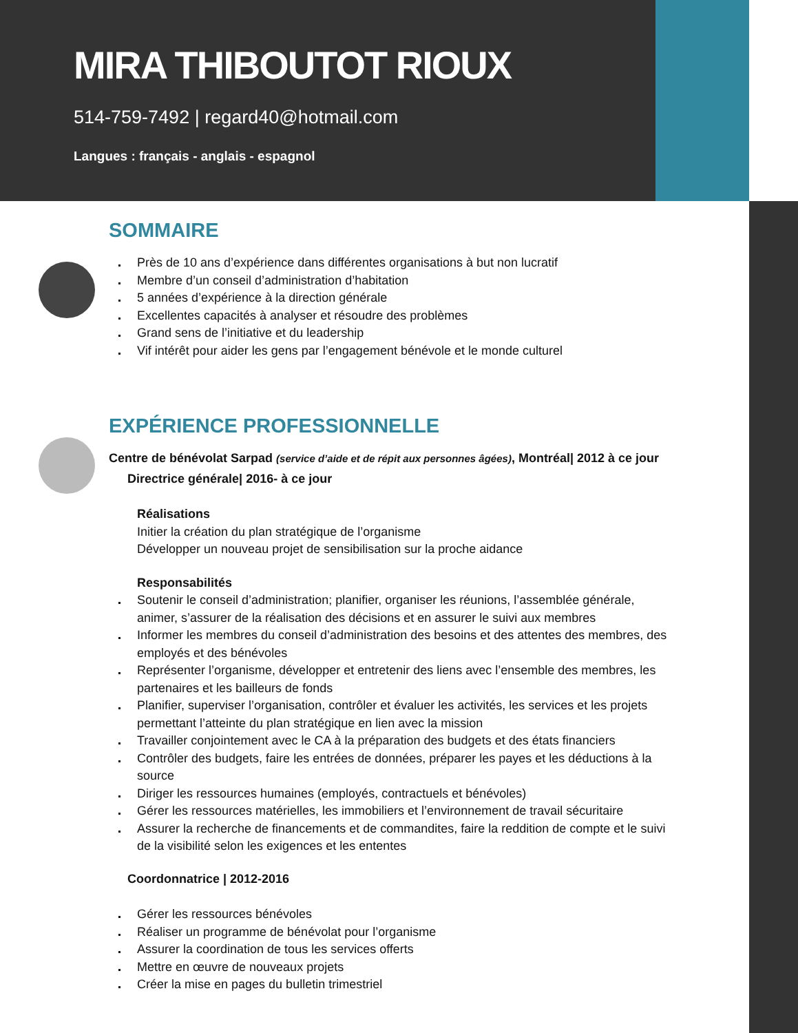MIRA THIBOUTOT RIOUX
514-759-7492 | regard40@hotmail.com
Langues : français - anglais - espagnol
SOMMAIRE
Près de 10 ans d’expérience dans différentes organisations à but non lucratif
Membre d’un conseil d’administration d’habitation
5 années d’expérience à la direction générale
Excellentes capacités à analyser et résoudre des problèmes
Grand sens de l’initiative et du leadership
Vif intérêt pour aider les gens par l’engagement bénévole et le monde culturel
EXPÉRIENCE PROFESSIONNELLE
Centre de bénévolat Sarpad (service d’aide et de répit aux personnes âgées), Montréal| 2012 à ce jour
Directrice générale| 2016- à ce jour
Réalisations
Initier la création du plan stratégique de l’organisme
Développer un nouveau projet de sensibilisation sur la proche aidance
Responsabilités
Soutenir le conseil d’administration; planifier, organiser les réunions, l’assemblée générale, animer, s’assurer de la réalisation des décisions et en assurer le suivi aux membres
Informer les membres du conseil d’administration des besoins et des attentes des membres, des employés et des bénévoles
Représenter l’organisme, développer et entretenir des liens avec l’ensemble des membres, les partenaires et les bailleurs de fonds
Planifier, superviser l’organisation, contrôler et évaluer les activités, les services et les projets permettant l’atteinte du plan stratégique en lien avec la mission
Travailler conjointement avec le CA à la préparation des budgets et des états financiers
Contrôler des budgets, faire les entrées de données, préparer les payes et les déductions à la source
Diriger les ressources humaines (employés, contractuels et bénévoles)
Gérer les ressources matérielles, les immobiliers et l’environnement de travail sécuritaire
Assurer la recherche de financements et de commandites, faire la reddition de compte et le suivi de la visibilité selon les exigences et les ententes
Coordonnatrice | 2012-2016
Gérer les ressources bénévoles
Réaliser un programme de bénévolat pour l’organisme
Assurer la coordination de tous les services offerts
Mettre en œuvre de nouveaux projets
Créer la mise en pages du bulletin trimestriel